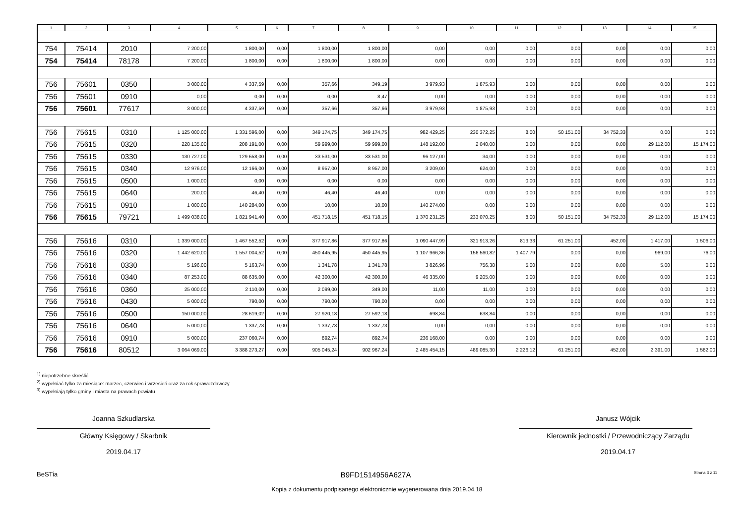| 1 | 2 | 3 | 4 | 5 | 6 | 7 | 8 | 9 | 10 | 11 | 12 | 13 | 14 | 15 |
| --- | --- | --- | --- | --- | --- | --- | --- | --- | --- | --- | --- | --- | --- | --- |
| 754 | 75414 | 2010 | 7 200,00 | 1 800,00 | 0,00 | 1 800,00 | 1 800,00 | 0,00 | 0,00 | 0,00 | 0,00 | 0,00 | 0,00 | 0,00 |
| 754 | 75414 | 78178 | 7 200,00 | 1 800,00 | 0,00 | 1 800,00 | 1 800,00 | 0,00 | 0,00 | 0,00 | 0,00 | 0,00 | 0,00 | 0,00 |
| 756 | 75601 | 0350 | 3 000,00 | 4 337,59 | 0,00 | 357,66 | 349,19 | 3 979,93 | 1 875,93 | 0,00 | 0,00 | 0,00 | 0,00 | 0,00 |
| 756 | 75601 | 0910 | 0,00 | 0,00 | 0,00 | 0,00 | 8,47 | 0,00 | 0,00 | 0,00 | 0,00 | 0,00 | 0,00 | 0,00 |
| 756 | 75601 | 77617 | 3 000,00 | 4 337,59 | 0,00 | 357,66 | 357,66 | 3 979,93 | 1 875,93 | 0,00 | 0,00 | 0,00 | 0,00 | 0,00 |
| 756 | 75615 | 0310 | 1 125 000,00 | 1 331 596,00 | 0,00 | 349 174,75 | 349 174,75 | 982 429,25 | 230 372,25 | 8,00 | 50 151,00 | 34 752,33 | 0,00 | 0,00 |
| 756 | 75615 | 0320 | 228 135,00 | 208 191,00 | 0,00 | 59 999,00 | 59 999,00 | 148 192,00 | 2 040,00 | 0,00 | 0,00 | 0,00 | 29 112,00 | 15 174,00 |
| 756 | 75615 | 0330 | 130 727,00 | 129 658,00 | 0,00 | 33 531,00 | 33 531,00 | 96 127,00 | 34,00 | 0,00 | 0,00 | 0,00 | 0,00 | 0,00 |
| 756 | 75615 | 0340 | 12 976,00 | 12 166,00 | 0,00 | 8 957,00 | 8 957,00 | 3 209,00 | 624,00 | 0,00 | 0,00 | 0,00 | 0,00 | 0,00 |
| 756 | 75615 | 0500 | 1 000,00 | 0,00 | 0,00 | 0,00 | 0,00 | 0,00 | 0,00 | 0,00 | 0,00 | 0,00 | 0,00 | 0,00 |
| 756 | 75615 | 0640 | 200,00 | 46,40 | 0,00 | 46,40 | 46,40 | 0,00 | 0,00 | 0,00 | 0,00 | 0,00 | 0,00 | 0,00 |
| 756 | 75615 | 0910 | 1 000,00 | 140 284,00 | 0,00 | 10,00 | 10,00 | 140 274,00 | 0,00 | 0,00 | 0,00 | 0,00 | 0,00 | 0,00 |
| 756 | 75615 | 79721 | 1 499 038,00 | 1 821 941,40 | 0,00 | 451 718,15 | 451 718,15 | 1 370 231,25 | 233 070,25 | 8,00 | 50 151,00 | 34 752,33 | 29 112,00 | 15 174,00 |
| 756 | 75616 | 0310 | 1 339 000,00 | 1 467 552,52 | 0,00 | 377 917,86 | 377 917,86 | 1 090 447,99 | 321 913,26 | 813,33 | 61 251,00 | 452,00 | 1 417,00 | 1 506,00 |
| 756 | 75616 | 0320 | 1 442 620,00 | 1 557 004,52 | 0,00 | 450 445,95 | 450 445,95 | 1 107 966,36 | 156 560,82 | 1 407,79 | 0,00 | 0,00 | 969,00 | 76,00 |
| 756 | 75616 | 0330 | 5 196,00 | 5 163,74 | 0,00 | 1 341,78 | 1 341,78 | 3 826,96 | 756,38 | 5,00 | 0,00 | 0,00 | 5,00 | 0,00 |
| 756 | 75616 | 0340 | 87 253,00 | 88 635,00 | 0,00 | 42 300,00 | 42 300,00 | 46 335,00 | 9 205,00 | 0,00 | 0,00 | 0,00 | 0,00 | 0,00 |
| 756 | 75616 | 0360 | 25 000,00 | 2 110,00 | 0,00 | 2 099,00 | 349,00 | 11,00 | 11,00 | 0,00 | 0,00 | 0,00 | 0,00 | 0,00 |
| 756 | 75616 | 0430 | 5 000,00 | 790,00 | 0,00 | 790,00 | 790,00 | 0,00 | 0,00 | 0,00 | 0,00 | 0,00 | 0,00 | 0,00 |
| 756 | 75616 | 0500 | 150 000,00 | 28 619,02 | 0,00 | 27 920,18 | 27 592,18 | 698,84 | 638,84 | 0,00 | 0,00 | 0,00 | 0,00 | 0,00 |
| 756 | 75616 | 0640 | 5 000,00 | 1 337,73 | 0,00 | 1 337,73 | 1 337,73 | 0,00 | 0,00 | 0,00 | 0,00 | 0,00 | 0,00 | 0,00 |
| 756 | 75616 | 0910 | 5 000,00 | 237 060,74 | 0,00 | 892,74 | 892,74 | 236 168,00 | 0,00 | 0,00 | 0,00 | 0,00 | 0,00 | 0,00 |
| 756 | 75616 | 80512 | 3 064 069,00 | 3 388 273,27 | 0,00 | 905 045,24 | 902 967,24 | 2 485 454,15 | 489 085,30 | 2 226,12 | 61 251,00 | 452,00 | 2 391,00 | 1 582,00 |
<sup>1)</sup> niepotrzebne skreślić
<sup>2)</sup> wypełniać tylko za miesiące: marzec, czerwiec i wrzesień oraz za rok sprawozdawczy
<sup>3)</sup> wypełniają tylko gminy i miasta na prawach powiatu
Joanna Szkudlarska
Główny Księgowy / Skarbnik
2019.04.17
Janusz Wójcik
Kierownik jednostki / Przewodniczący Zarządu
2019.04.17
BeSTia B9FD1514956A627A Strona 3 z 11
Kopia z dokumentu podpisanego elektronicznie wygenerowana dnia 2019.04.18